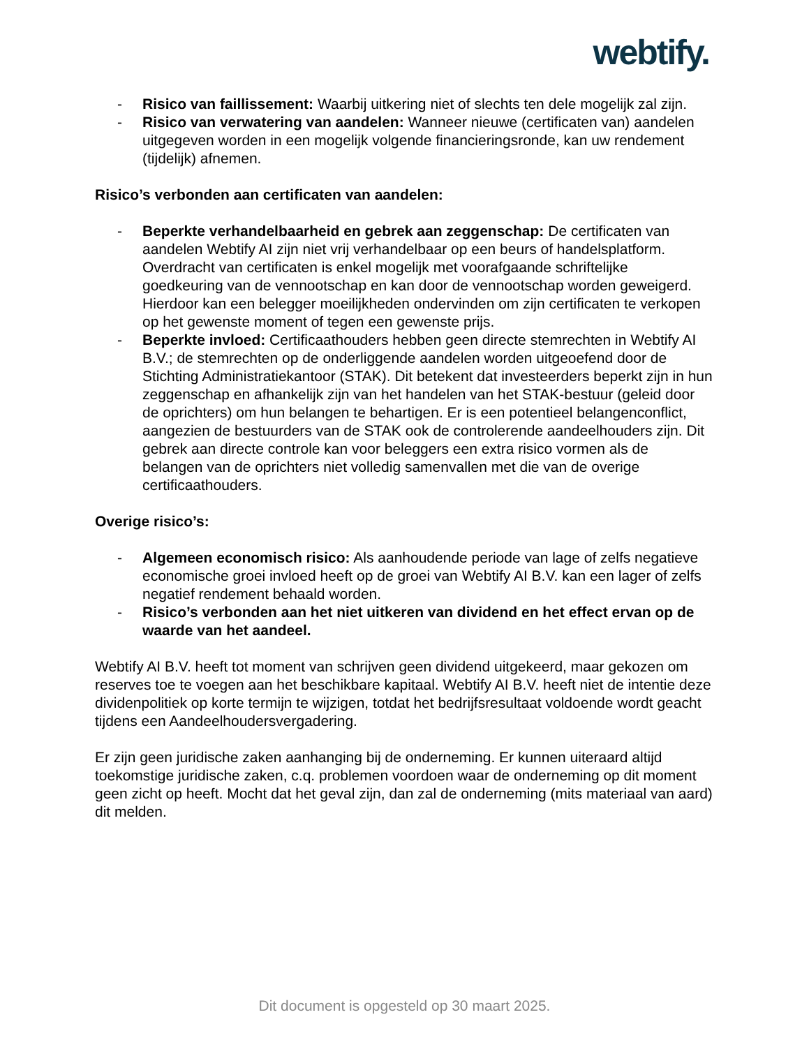webtify.
- Risico van faillissement: Waarbij uitkering niet of slechts ten dele mogelijk zal zijn.
- Risico van verwatering van aandelen: Wanneer nieuwe (certificaten van) aandelen uitgegeven worden in een mogelijk volgende financieringsronde, kan uw rendement (tijdelijk) afnemen.
Risico’s verbonden aan certificaten van aandelen:
- Beperkte verhandelbaarheid en gebrek aan zeggenschap: De certificaten van aandelen Webtify AI zijn niet vrij verhandelbaar op een beurs of handelsplatform. Overdracht van certificaten is enkel mogelijk met voorafgaande schriftelijke goedkeuring van de vennootschap en kan door de vennootschap worden geweigerd. Hierdoor kan een belegger moeilijkheden ondervinden om zijn certificaten te verkopen op het gewenste moment of tegen een gewenste prijs.
- Beperkte invloed: Certificaathouders hebben geen directe stemrechten in Webtify AI B.V.; de stemrechten op de onderliggende aandelen worden uitgeoefend door de Stichting Administratiekantoor (STAK). Dit betekent dat investeerders beperkt zijn in hun zeggenschap en afhankelijk zijn van het handelen van het STAK-bestuur (geleid door de oprichters) om hun belangen te behartigen. Er is een potentieel belangenconflict, aangezien de bestuurders van de STAK ook de controlerende aandeelhouders zijn. Dit gebrek aan directe controle kan voor beleggers een extra risico vormen als de belangen van de oprichters niet volledig samenvallen met die van de overige certificaathouders.
Overige risico’s:
- Algemeen economisch risico: Als aanhoudende periode van lage of zelfs negatieve economische groei invloed heeft op de groei van Webtify AI B.V. kan een lager of zelfs negatief rendement behaald worden.
- Risico’s verbonden aan het niet uitkeren van dividend en het effect ervan op de waarde van het aandeel.
Webtify AI B.V. heeft tot moment van schrijven geen dividend uitgekeerd, maar gekozen om reserves toe te voegen aan het beschikbare kapitaal. Webtify AI B.V. heeft niet de intentie deze dividenpolitiek op korte termijn te wijzigen, totdat het bedrijfsresultaat voldoende wordt geacht tijdens een Aandeelhoudersvergadering.
Er zijn geen juridische zaken aanhanging bij de onderneming. Er kunnen uiteraard altijd toekomstige juridische zaken, c.q. problemen voordoen waar de onderneming op dit moment geen zicht op heeft. Mocht dat het geval zijn, dan zal de onderneming (mits materiaal van aard) dit melden.
Dit document is opgesteld op 30 maart 2025.